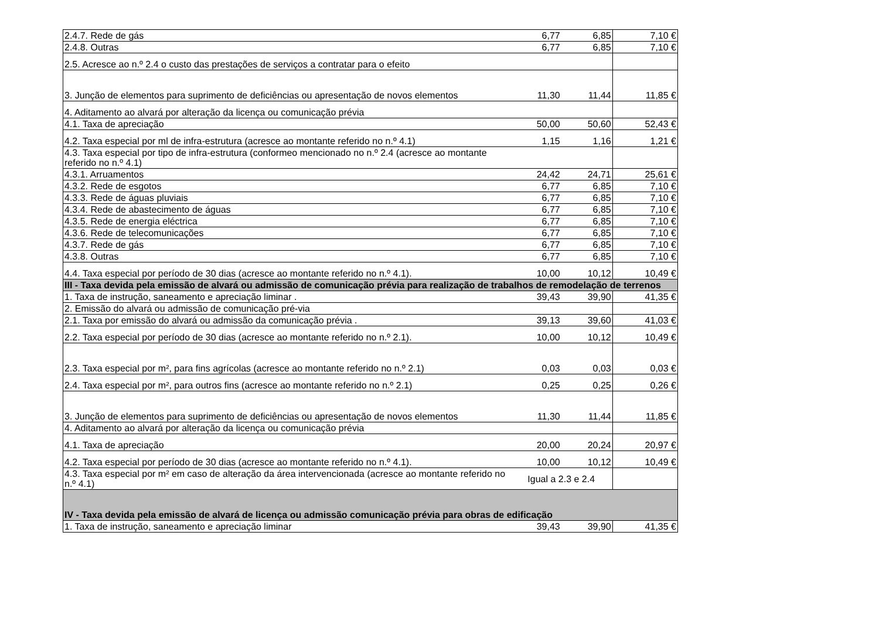| 2.4.7. Rede de gás | 6,77 | 6,85 | 7,10 € |
| 2.4.8. Outras | 6,77 | 6,85 | 7,10 € |
| 2.5. Acresce ao n.º 2.4 o custo das prestações de serviços a contratar para o efeito | | | |
| 3. Junção de elementos para suprimento de deficiências ou apresentação de novos elementos | 11,30 | 11,44 | 11,85 € |
| 4. Aditamento ao alvará por alteração da licença ou comunicação prévia | | | |
| 4.1. Taxa de apreciação | 50,00 | 50,60 | 52,43 € |
| 4.2. Taxa especial por ml de infra-estrutura (acresce ao montante referido no n.º 4.1) | 1,15 | 1,16 | 1,21 € |
| 4.3. Taxa especial por tipo de infra-estrutura (conformeo mencionado no n.º 2.4 (acresce ao montante referido no n.º 4.1) | | | |
| 4.3.1. Arruamentos | 24,42 | 24,71 | 25,61 € |
| 4.3.2. Rede de esgotos | 6,77 | 6,85 | 7,10 € |
| 4.3.3. Rede de águas pluviais | 6,77 | 6,85 | 7,10 € |
| 4.3.4. Rede de abastecimento de águas | 6,77 | 6,85 | 7,10 € |
| 4.3.5. Rede de energia eléctrica | 6,77 | 6,85 | 7,10 € |
| 4.3.6. Rede de telecomunicações | 6,77 | 6,85 | 7,10 € |
| 4.3.7. Rede de gás | 6,77 | 6,85 | 7,10 € |
| 4.3.8. Outras | 6,77 | 6,85 | 7,10 € |
| 4.4. Taxa especial por período de 30 dias (acresce ao montante referido no n.º 4.1). | 10,00 | 10,12 | 10,49 € |
| III - Taxa devida pela emissão de alvará ou admissão de comunicação prévia para realização de trabalhos de remodelação de terrenos | | | |
| 1. Taxa de instrução, saneamento e apreciação liminar . | 39,43 | 39,90 | 41,35 € |
| 2. Emissão do alvará ou admissão de comunicação pré-via | | | |
| 2.1. Taxa por emissão do alvará ou admissão da comunicação prévia . | 39,13 | 39,60 | 41,03 € |
| 2.2. Taxa especial por período de 30 dias (acresce ao montante referido no n.º 2.1). | 10,00 | 10,12 | 10,49 € |
| 2.3. Taxa especial por m², para fins agrícolas (acresce ao montante referido no n.º 2.1) | 0,03 | 0,03 | 0,03 € |
| 2.4. Taxa especial por m², para outros fins (acresce ao montante referido no n.º 2.1) | 0,25 | 0,25 | 0,26 € |
| 3. Junção de elementos para suprimento de deficiências ou apresentação de novos elementos | 11,30 | 11,44 | 11,85 € |
| 4. Aditamento ao alvará por alteração da licença ou comunicação prévia | | | |
| 4.1. Taxa de apreciação | 20,00 | 20,24 | 20,97 € |
| 4.2. Taxa especial por período de 30 dias (acresce ao montante referido no n.º 4.1). | 10,00 | 10,12 | 10,49 € |
| 4.3. Taxa especial por m² em caso de alteração da área intervencionada (acresce ao montante referido no n.º 4.1) | Igual a 2.3 e 2.4 | | |
| IV - Taxa devida pela emissão de alvará de licença ou admissão comunicação prévia para obras de edificação | | | |
| 1. Taxa de instrução, saneamento e apreciação liminar | 39,43 | 39,90 | 41,35 € |